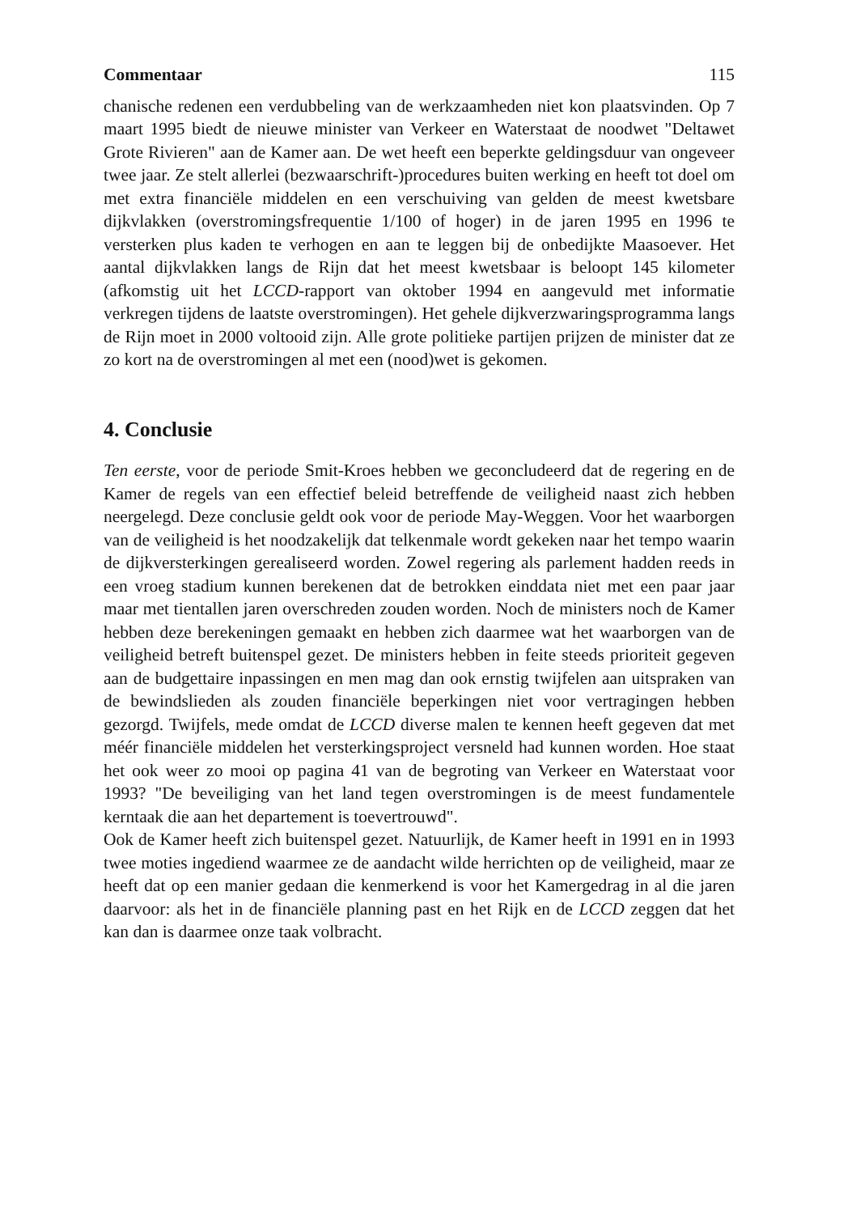Commentaar 115
chanische redenen een verdubbeling van de werkzaamheden niet kon plaatsvinden. Op 7 maart 1995 biedt de nieuwe minister van Verkeer en Waterstaat de noodwet "Deltawet Grote Rivieren" aan de Kamer aan. De wet heeft een beperkte geldingsduur van ongeveer twee jaar. Ze stelt allerlei (bezwaarschrift-)procedures buiten werking en heeft tot doel om met extra financiële middelen en een verschuiving van gelden de meest kwetsbare dijkvlakken (overstromingsfrequentie 1/100 of hoger) in de jaren 1995 en 1996 te versterken plus kaden te verhogen en aan te leggen bij de onbedijkte Maasoever. Het aantal dijkvlakken langs de Rijn dat het meest kwetsbaar is beloopt 145 kilometer (afkomstig uit het LCCD-rapport van oktober 1994 en aangevuld met informatie verkregen tijdens de laatste overstromingen). Het gehele dijkverzwaringsprogramma langs de Rijn moet in 2000 voltooid zijn. Alle grote politieke partijen prijzen de minister dat ze zo kort na de overstromingen al met een (nood)wet is gekomen.
4. Conclusie
Ten eerste, voor de periode Smit-Kroes hebben we geconcludeerd dat de regering en de Kamer de regels van een effectief beleid betreffende de veiligheid naast zich hebben neergelegd. Deze conclusie geldt ook voor de periode May-Weggen. Voor het waarborgen van de veiligheid is het noodzakelijk dat telkenmale wordt gekeken naar het tempo waarin de dijkversterkingen gerealiseerd worden. Zowel regering als parlement hadden reeds in een vroeg stadium kunnen berekenen dat de betrokken einddata niet met een paar jaar maar met tientallen jaren overschreden zouden worden. Noch de ministers noch de Kamer hebben deze berekeningen gemaakt en hebben zich daarmee wat het waarborgen van de veiligheid betreft buitenspel gezet. De ministers hebben in feite steeds prioriteit gegeven aan de budgettaire inpassingen en men mag dan ook ernstig twijfelen aan uitspraken van de bewindslieden als zouden financiële beperkingen niet voor vertragingen hebben gezorgd. Twijfels, mede omdat de LCCD diverse malen te kennen heeft gegeven dat met méér financiële middelen het versterkingsproject versneld had kunnen worden. Hoe staat het ook weer zo mooi op pagina 41 van de begroting van Verkeer en Waterstaat voor 1993? "De beveiliging van het land tegen overstromingen is de meest fundamentele kerntaak die aan het departement is toevertrouwd".
Ook de Kamer heeft zich buitenspel gezet. Natuurlijk, de Kamer heeft in 1991 en in 1993 twee moties ingediend waarmee ze de aandacht wilde herrichten op de veiligheid, maar ze heeft dat op een manier gedaan die kenmerkend is voor het Kamergedrag in al die jaren daarvoor: als het in de financiële planning past en het Rijk en de LCCD zeggen dat het kan dan is daarmee onze taak volbracht.